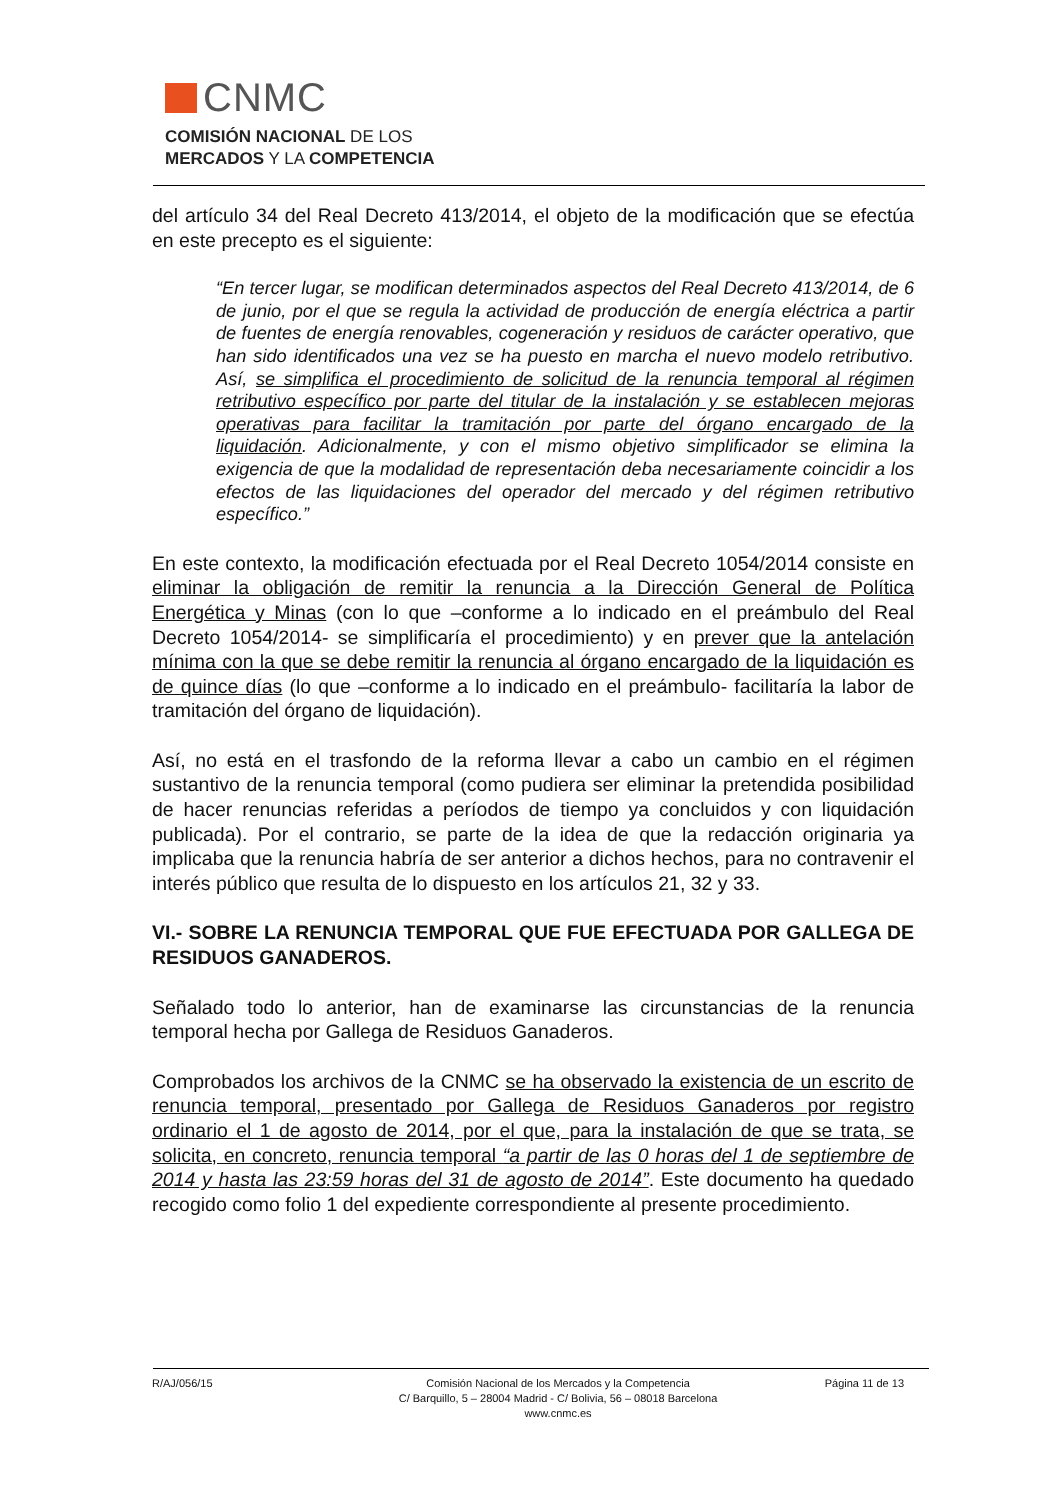CNMC
COMISIÓN NACIONAL DE LOS
MERCADOS Y LA COMPETENCIA
del artículo 34 del Real Decreto 413/2014, el objeto de la modificación que se efectúa en este precepto es el siguiente:
“En tercer lugar, se modifican determinados aspectos del Real Decreto 413/2014, de 6 de junio, por el que se regula la actividad de producción de energía eléctrica a partir de fuentes de energía renovables, cogeneración y residuos de carácter operativo, que han sido identificados una vez se ha puesto en marcha el nuevo modelo retributivo. Así, se simplifica el procedimiento de solicitud de la renuncia temporal al régimen retributivo específico por parte del titular de la instalación y se establecen mejoras operativas para facilitar la tramitación por parte del órgano encargado de la liquidación. Adicionalmente, y con el mismo objetivo simplificador se elimina la exigencia de que la modalidad de representación deba necesariamente coincidir a los efectos de las liquidaciones del operador del mercado y del régimen retributivo específico.”
En este contexto, la modificación efectuada por el Real Decreto 1054/2014 consiste en eliminar la obligación de remitir la renuncia a la Dirección General de Política Energética y Minas (con lo que –conforme a lo indicado en el preámbulo del Real Decreto 1054/2014- se simplificaría el procedimiento) y en prever que la antelación mínima con la que se debe remitir la renuncia al órgano encargado de la liquidación es de quince días (lo que –conforme a lo indicado en el preámbulo- facilitaría la labor de tramitación del órgano de liquidación).
Así, no está en el trasfondo de la reforma llevar a cabo un cambio en el régimen sustantivo de la renuncia temporal (como pudiera ser eliminar la pretendida posibilidad de hacer renuncias referidas a períodos de tiempo ya concluidos y con liquidación publicada). Por el contrario, se parte de la idea de que la redacción originaria ya implicaba que la renuncia habría de ser anterior a dichos hechos, para no contravenir el interés público que resulta de lo dispuesto en los artículos 21, 32 y 33.
VI.- SOBRE LA RENUNCIA TEMPORAL QUE FUE EFECTUADA POR GALLEGA DE RESIDUOS GANADEROS.
Señalado todo lo anterior, han de examinarse las circunstancias de la renuncia temporal hecha por Gallega de Residuos Ganaderos.
Comprobados los archivos de la CNMC se ha observado la existencia de un escrito de renuncia temporal, presentado por Gallega de Residuos Ganaderos por registro ordinario el 1 de agosto de 2014, por el que, para la instalación de que se trata, se solicita, en concreto, renuncia temporal “a partir de las 0 horas del 1 de septiembre de 2014 y hasta las 23:59 horas del 31 de agosto de 2014”. Este documento ha quedado recogido como folio 1 del expediente correspondiente al presente procedimiento.
R/AJ/056/15 Comisión Nacional de los Mercados y la Competencia
C/ Barquillo, 5 – 28004 Madrid - C/ Bolivia, 56 – 08018 Barcelona
www.cnmc.es
Página 11 de 13